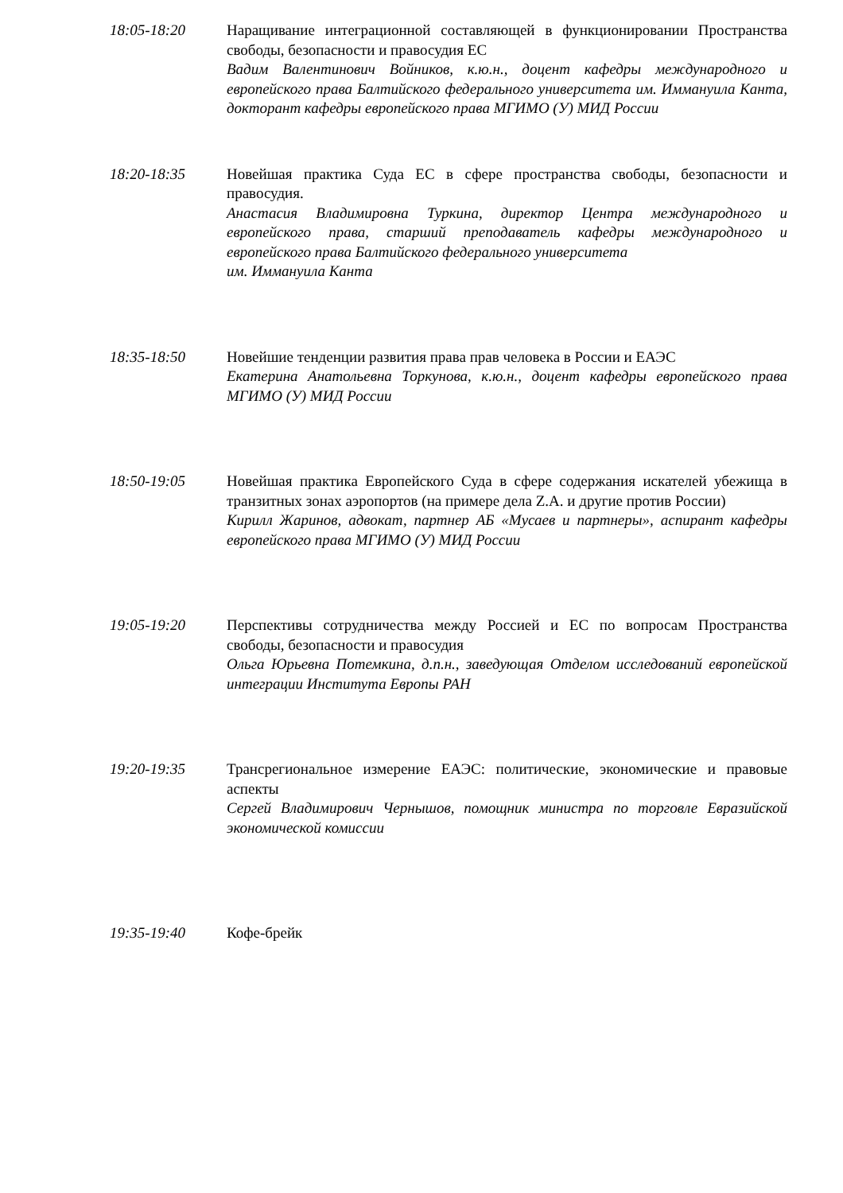18:05-18:20 Наращивание интеграционной составляющей в функционировании Пространства свободы, безопасности и правосудия ЕС
Вадим Валентинович Войников, к.ю.н., доцент кафедры международного и европейского права Балтийского федерального университета им. Иммануила Канта, докторант кафедры европейского права МГИМО (У) МИД России
18:20-18:35 Новейшая практика Суда ЕС в сфере пространства свободы, безопасности и правосудия.
Анастасия Владимировна Туркина, директор Центра международного и европейского права, старший преподаватель кафедры международного и европейского права Балтийского федерального университета
им. Иммануила Канта
18:35-18:50 Новейшие тенденции развития права прав человека в России и ЕАЭС
Екатерина Анатольевна Торкунова, к.ю.н., доцент кафедры европейского права МГИМО (У) МИД России
18:50-19:05 Новейшая практика Европейского Суда в сфере содержания искателей убежища в транзитных зонах аэропортов (на примере дела Z.A. и другие против России)
Кирилл Жаринов, адвокат, партнер АБ «Мусаев и партнеры», аспирант кафедры европейского права МГИМО (У) МИД России
19:05-19:20 Перспективы сотрудничества между Россией и ЕС по вопросам Пространства свободы, безопасности и правосудия
Ольга Юрьевна Потемкина, д.п.н., заведующая Отделом исследований европейской интеграции Института Европы РАН
19:20-19:35 Трансрегиональное измерение ЕАЭС: политические, экономические и правовые аспекты
Сергей Владимирович Чернышов, помощник министра по торговле Евразийской экономической комиссии
19:35-19:40 Кофе-брейк